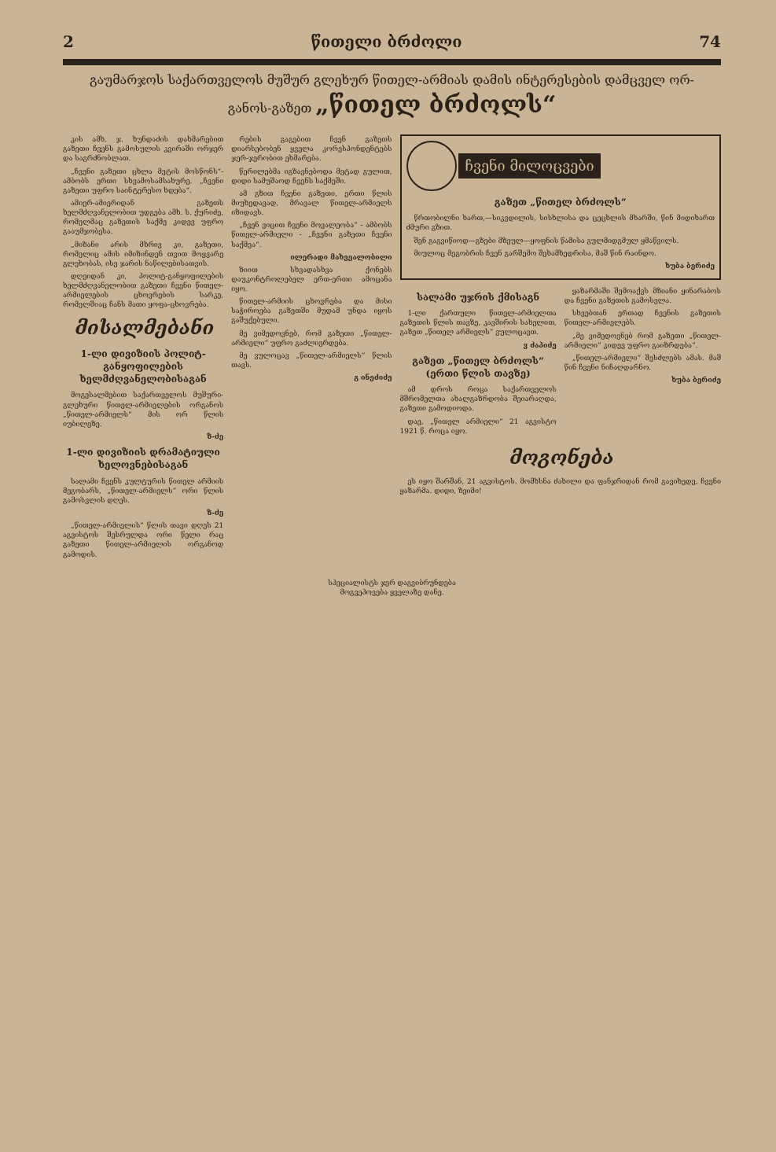2 წითელი ბრძოლი 74
გაუმარჯოს საქართველოს მუშურ გლეხურ წითელ-არმიას დამის ინტერესების დამცველ ორ-
განოს-გაზეთ „წითელ ბრძოლს“
კის ამხ. ჯ. ხუნდაძის დახმარებით გაზეთი ჩვენს გამოსულის კვირაში ორჯერ და საგრძნობლათ.
„ჩვენი გაზეთი ცხლა მეტის მოსწონს“- ამბობს ერთი სხვამოსამსახურე. „ჩვენი გაზეთი უფრო საინტერესო ხდება“.
ამიერ-ამიერიდან გაზეთს ხელმძღვანელობით უდგება ამხ. ს. ქურიძე, რომელმაც გაზეთის საქმე კიდევ უფრო გააუმჯობესა.
„მიზანი არის მხრივ კი, გაზეთი, რომელიც ამის იმიზინდენ თვით მოყვარე გლეხობას, ისე ჯარის ნაწილებისათვის.
დღეიდან კი, პოლიტ-განყოფილების ხელმძღვანელობით გაზეთი ჩვენი წითელ-არმიელების ცხოვრების სარკე, რომელშიაც ჩანს მათი ყოფა-ცხოვრება.
მისალმებანი
1-ლი დივიზიის პოლიტ-განყოფილების ხელმძღვანელობისაგან
მოგესალმებით საქართველოს მუშური-გლეხური წითელ-არმიელების ორგანოს „წითელ-არმიელს“ მის ორ წლის იუბილეზე.
ზ-ძე
1-ლი დივიზიის დრამატიული ხელოვნებისაგან
სალამი ჩვენს კულტურის წითელ არმიის მეგობარს, „წითელ-არმიელს“ ორი წლის გამოსვლის დღეს.
ზ-ძე
„წითელ-არმიელის“ წლის თავი დღეს 21 აგვისტოს შესრულდა ორი წელი რაც გაზეთი წითელ-არმიელის ორგანოდ გამოდის.
რების გაგებით ჩვენ გაზეთს დიარსებობენ ყველა კორესპონდენტებს ჯერ-ჯერობით ეხმარება.
წერილებმა იგზავნებოდა მეტად გულით, დიდი სამუშაოდ ჩვენს საქმეში.
ამ გზით ჩვენი გაზეთი, ერთი წლის მიუხედავად, მრავალ წითელ-არმიელს იზიდავს.
„ჩვენ ვიცით ჩვენი მოვალეობა“ - ამბობს წითელ-არმიელი - „ჩვენი გაზეთი ჩვენი საქმეა“.
ილერადი მახვეალობილი
ზიით სხვადასხვა ქონებს დაუკონტროლებელ ერთ-ერთი ამოცანა იყო.
წითელ-არმიის ცხოვრება და მისი საჭიროება გაზეთში მუდამ უნდა იყოს გაშუქებული.
მე ვიმედოვნებ, რომ გაზეთი „წითელ-არმიელი“ უფრო გაძლიერდება.
მე ვულოცავ „წითელ-არმიელს“ წლის თავს.
გ ინეძიძე
ჩვენი მილოცვები
გაზეთ „წითელ ბრძოლს“
წრთობილნი ხართ,—სიკვდილის, სისხლისა და ცეცხლის მხარში, წინ მიდიხართ ძმური გზით.
შენ გაგვიწიოდ—გზები მზეულ—ყოფნის წამისა გულმიდგმულ ყმაწვილს.
მიულოც მეგობრის ჩვენ გარშემო შეხამხედრისა, მაშ წინ რაინდო.
ხუბა ბერიძე
სალამი უჯრის ქმისაგნ
1-ლი ქართული წითელ-არმიელთა გაზეთის წლის თავზე, კავშირის სახელით, გაზეთ „წითელ არმიელს“ ვულოცავთ.
ვ ძაპიძე
გაზეთ „წითელ ბრძოლს“
(ერთი წლის თავზე)
ამ დროს როცა საქართველოს მშრომელთა ახალგაზრდობა შეიარაღდა, გაზეთი გამოდიოდა.
დაე, „წითელ არმიელი“ 21 აგვისტო 1921 წ. როცა იყო.
ყაზარმაში შემოაქვს მზიანი ყინარაბოს და ჩვენი გაზეთის გამოსვლა.
სხვებთან ერთად ჩვენის გაზეთის წითელ-არმიელებს.
„მე ვიმედოვნებ რომ გაზეთი „წითელ-არმიელი“ კიდევ უფრო გაიზრდება“.
„წითელ-არმიელი“ შესძლებს ამას. მაშ წინ ჩვენი ნიჩაღდარნო.
ხუბა ბერიძე
მოგონება
ეს იყო შარშან, 21 აგვისტოს. მომხსნა ძახილი და ფანჯრიდან რომ გავიხედე, ჩვენი ყაზარმა. დიდი, ზეიმი!
სპეციალისტს ჯერ დაგვიბრუნდება
მოგვეპოვება ყველაზე დანე.